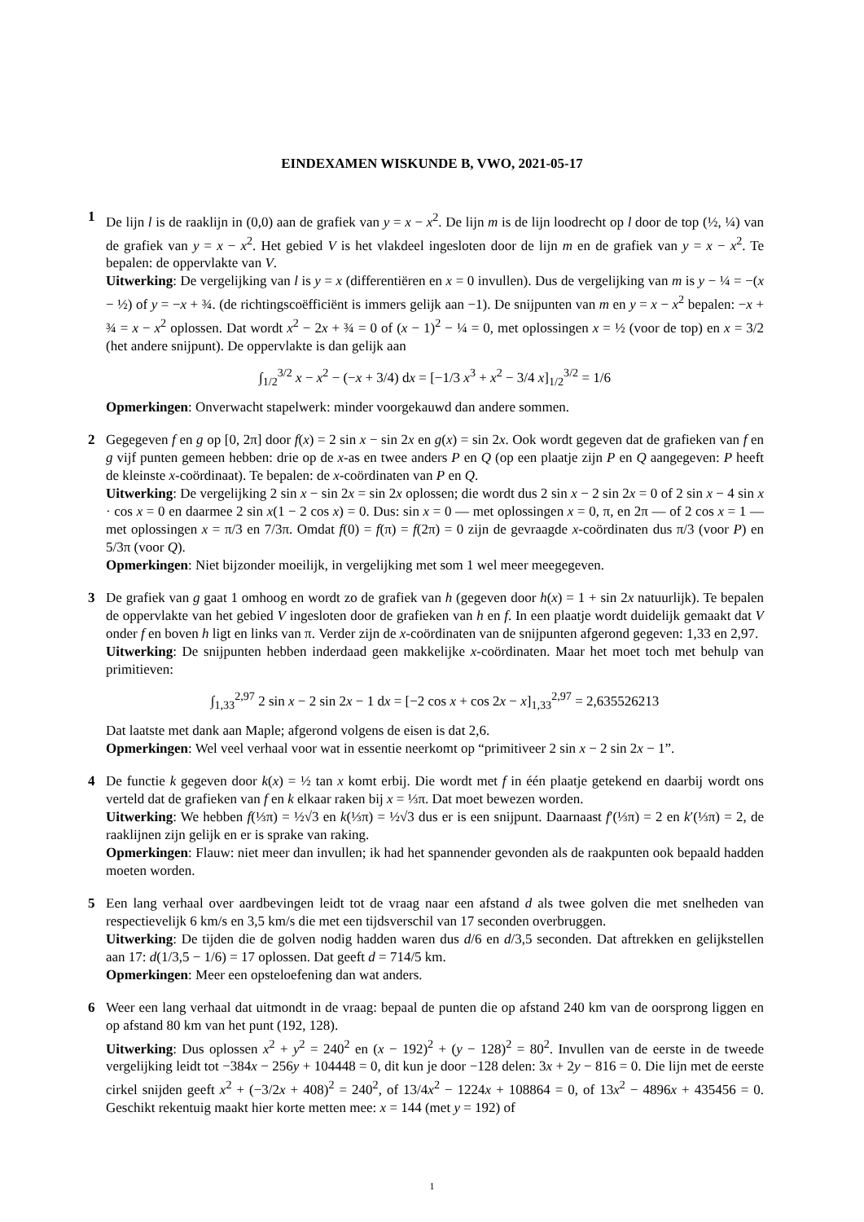EINDEXAMEN WISKUNDE B, VWO, 2021-05-17
1 De lijn l is de raaklijn in (0,0) aan de grafiek van y = x − x<sup>2</sup>. De lijn m is de lijn loodrecht op l door de top (½, ¼) van de grafiek van y = x − x<sup>2</sup>. Het gebied V is het vlakdeel ingesloten door de lijn m en de grafiek van y = x − x<sup>2</sup>. Te bepalen: de oppervlakte van V.
Uitwerking: De vergelijking van l is y = x (differentiëren en x = 0 invullen). Dus de vergelijking van m is y − ¼ = −(x − ½) of y = −x + ¾. (de richtingscoëfficiënt is immers gelijk aan −1). De snijpunten van m en y = x − x<sup>2</sup> bepalen: −x + ¾ = x − x<sup>2</sup> oplossen. Dat wordt x<sup>2</sup> − 2x + ¾ = 0 of (x − 1)<sup>2</sup> − ¼ = 0, met oplossingen x = ½ (voor de top) en x = 3/2 (het andere snijpunt). De oppervlakte is dan gelijk aan
∫<sub>1/2</sub><sup>3/2</sup> x − x<sup>2</sup> − (−x + 3/4) dx = [−1/3 x<sup>3</sup> + x<sup>2</sup> − 3/4 x]<sub>1/2</sub><sup>3/2</sup> = 1/6
Opmerkingen: Onverwacht stapelwerk: minder voorgekauwd dan andere sommen.
2 Gegegeven f en g op [0, 2π] door f(x) = 2 sin x − sin 2x en g(x) = sin 2x. Ook wordt gegeven dat de grafieken van f en g vijf punten gemeen hebben: drie op de x-as en twee anders P en Q (op een plaatje zijn P en Q aangegeven: P heeft de kleinste x-coördinaat). Te bepalen: de x-coördinaten van P en Q.
Uitwerking: De vergelijking 2 sin x − sin 2x = sin 2x oplossen; die wordt dus 2 sin x − 2 sin 2x = 0 of 2 sin x − 4 sin x · cos x = 0 en daarmee 2 sin x(1 − 2 cos x) = 0. Dus: sin x = 0 — met oplossingen x = 0, π, en 2π — of 2 cos x = 1 — met oplossingen x = π/3 en 7/3π. Omdat f(0) = f(π) = f(2π) = 0 zijn de gevraagde x-coördinaten dus π/3 (voor P) en 5/3π (voor Q).
Opmerkingen: Niet bijzonder moeilijk, in vergelijking met som 1 wel meer meegegeven.
3 De grafiek van g gaat 1 omhoog en wordt zo de grafiek van h (gegeven door h(x) = 1 + sin 2x natuurlijk). Te bepalen de oppervlakte van het gebied V ingesloten door de grafieken van h en f. In een plaatje wordt duidelijk gemaakt dat V onder f en boven h ligt en links van π. Verder zijn de x-coördinaten van de snijpunten afgerond gegeven: 1,33 en 2,97.
Uitwerking: De snijpunten hebben inderdaad geen makkelijke x-coördinaten. Maar het moet toch met behulp van primitieven:
∫<sub>1,33</sub><sup>2,97</sup> 2 sin x − 2 sin 2x − 1 dx = [−2 cos x + cos 2x − x]<sub>1,33</sub><sup>2,97</sup> = 2,635526213
Dat laatste met dank aan Maple; afgerond volgens de eisen is dat 2,6.
Opmerkingen: Wel veel verhaal voor wat in essentie neerkomt op “primitiveer 2 sin x − 2 sin 2x − 1”.
4 De functie k gegeven door k(x) = ½ tan x komt erbij. Die wordt met f in één plaatje getekend en daarbij wordt ons verteld dat de grafieken van f en k elkaar raken bij x = ⅓π. Dat moet bewezen worden.
Uitwerking: We hebben f(⅓π) = ½√3 en k(⅓π) = ½√3 dus er is een snijpunt. Daarnaast f′(⅓π) = 2 en k′(⅓π) = 2, de raaklijnen zijn gelijk en er is sprake van raking.
Opmerkingen: Flauw: niet meer dan invullen; ik had het spannender gevonden als de raakpunten ook bepaald hadden moeten worden.
5 Een lang verhaal over aardbevingen leidt tot de vraag naar een afstand d als twee golven die met snelheden van respectievelijk 6 km/s en 3,5 km/s die met een tijdsverschil van 17 seconden overbruggen.
Uitwerking: De tijden die de golven nodig hadden waren dus d/6 en d/3,5 seconden. Dat aftrekken en gelijkstellen aan 17: d(1/3,5 − 1/6) = 17 oplossen. Dat geeft d = 714/5 km.
Opmerkingen: Meer een opsteloefening dan wat anders.
6 Weer een lang verhaal dat uitmondt in de vraag: bepaal de punten die op afstand 240 km van de oorsprong liggen en op afstand 80 km van het punt (192, 128).
Uitwerking: Dus oplossen x<sup>2</sup> + y<sup>2</sup> = 240<sup>2</sup> en (x − 192)<sup>2</sup> + (y − 128)<sup>2</sup> = 80<sup>2</sup>. Invullen van de eerste in de tweede vergelijking leidt tot −384x − 256y + 104448 = 0, dit kun je door −128 delen: 3x + 2y − 816 = 0. Die lijn met de eerste cirkel snijden geeft x<sup>2</sup> + (−3/2x + 408)<sup>2</sup> = 240<sup>2</sup>, of 13/4x<sup>2</sup> − 1224x + 108864 = 0, of 13x<sup>2</sup> − 4896x + 435456 = 0. Geschikt rekentuig maakt hier korte metten mee: x = 144 (met y = 192) of
1